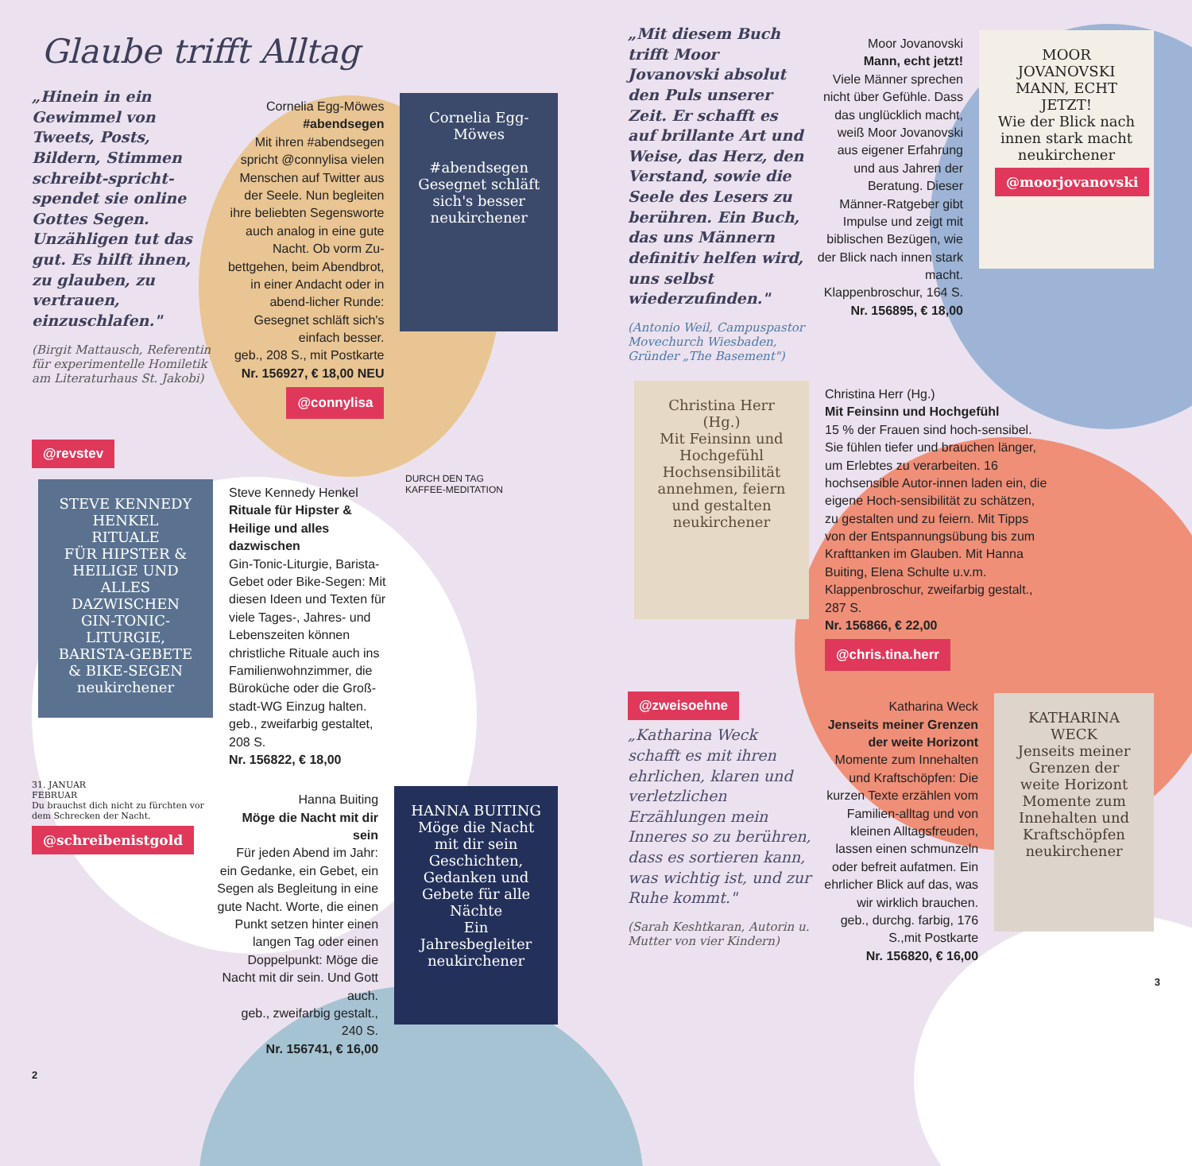Glaube trifft Alltag
„Hinein in ein Gewimmel von Tweets, Posts, Bildern, Stimmen schreibt-spricht-spendet sie online Gottes Segen. Unzähligen tut das gut. Es hilft ihnen, zu glauben, zu vertrauen, einzuschlafen."
(Birgit Mattausch, Referentin für experimentelle Homiletik am Literaturhaus St. Jakobi)
Cornelia Egg-Möwes
#abendsegen
Mit ihren #abendsegen spricht @connylisa vielen Menschen auf Twitter aus der Seele. Nun begleiten ihre beliebten Segensworte auch analog in eine gute Nacht. Ob vorm Zu-bettgehen, beim Abendbrot, in einer Andacht oder in abend-licher Runde: Gesegnet schläft sich's einfach besser.
geb., 208 S., mit Postkarte
Nr. 156927, € 18,00 NEU
@connylisa
Cornelia Egg-Möwes
#abendsegen
Gesegnet schläft sich's besser
neukirchener
@revstev
STEVE KENNEDY HENKEL
RITUALE
FÜR HIPSTER & HEILIGE UND ALLES DAZWISCHEN
GIN-TONIC-LITURGIE, BARISTA-GEBETE & BIKE-SEGEN
neukirchener
Steve Kennedy Henkel
Rituale für Hipster & Heilige und alles dazwischen
Gin-Tonic-Liturgie, Barista-Gebet oder Bike-Segen: Mit diesen Ideen und Texten für viele Tages-, Jahres- und Lebenszeiten können christliche Rituale auch ins Familienwohnzimmer, die Büroküche oder die Groß-stadt-WG Einzug halten.
geb., zweifarbig gestaltet, 208 S.
Nr. 156822, € 18,00
DURCH DEN TAG
KAFFEE-MEDITATION
31. JANUAR
FEBRUAR
Du brauchst dich nicht zu fürchten vor dem Schrecken der Nacht.
@schreibenistgold
Hanna Buiting
Möge die Nacht mit dir sein
Für jeden Abend im Jahr: ein Gedanke, ein Gebet, ein Segen als Begleitung in eine gute Nacht. Worte, die einen Punkt setzen hinter einen langen Tag oder einen Doppelpunkt: Möge die Nacht mit dir sein. Und Gott auch.
geb., zweifarbig gestalt., 240 S.
Nr. 156741, € 16,00
HANNA BUITING
Möge die Nacht mit dir sein
Geschichten, Gedanken und Gebete für alle Nächte
Ein Jahresbegleiter
neukirchener
2
„Mit diesem Buch trifft Moor Jovanovski absolut den Puls unserer Zeit. Er schafft es auf brillante Art und Weise, das Herz, den Verstand, sowie die Seele des Lesers zu berühren. Ein Buch, das uns Männern definitiv helfen wird, uns selbst wiederzufinden."
(Antonio Weil, Campuspastor Movechurch Wiesbaden, Gründer „The Basement")
Moor Jovanovski
Mann, echt jetzt!
Viele Männer sprechen nicht über Gefühle. Dass das unglücklich macht, weiß Moor Jovanovski aus eigener Erfahrung und aus Jahren der Beratung. Dieser Männer-Ratgeber gibt Impulse und zeigt mit biblischen Bezügen, wie der Blick nach innen stark macht.
Klappenbroschur, 164 S.
Nr. 156895, € 18,00
MOOR JOVANOVSKI
MANN, ECHT JETZT!
Wie der Blick nach innen stark macht
neukirchener
@moorjovanovski
Christina Herr (Hg.)
Mit Feinsinn und Hochgefühl
Hochsensibilität annehmen, feiern und gestalten
neukirchener
Christina Herr (Hg.)
Mit Feinsinn und Hochgefühl
15 % der Frauen sind hoch-sensibel. Sie fühlen tiefer und brauchen länger, um Erlebtes zu verarbeiten. 16 hochsensible Autor-innen laden ein, die eigene Hoch-sensibilität zu schätzen, zu gestalten und zu feiern. Mit Tipps von der Entspannungsübung bis zum Krafttanken im Glauben. Mit Hanna Buiting, Elena Schulte u.v.m.
Klappenbroschur, zweifarbig gestalt., 287 S.
Nr. 156866, € 22,00
@chris.tina.herr
@zweisoehne
„Katharina Weck schafft es mit ihren ehrlichen, klaren und verletzlichen Erzählungen mein Inneres so zu berühren, dass es sortieren kann, was wichtig ist, und zur Ruhe kommt."
(Sarah Keshtkaran, Autorin u. Mutter von vier Kindern)
Katharina Weck
Jenseits meiner Grenzen der weite Horizont
Momente zum Innehalten und Kraftschöpfen: Die kurzen Texte erzählen vom Familien-alltag und von kleinen Alltagsfreuden, lassen einen schmunzeln oder befreit aufatmen. Ein ehrlicher Blick auf das, was wir wirklich brauchen.
geb., durchg. farbig, 176 S.,mit Postkarte
Nr. 156820, € 16,00
KATHARINA WECK
Jenseits meiner Grenzen der weite Horizont
Momente zum Innehalten und Kraftschöpfen
neukirchener
3